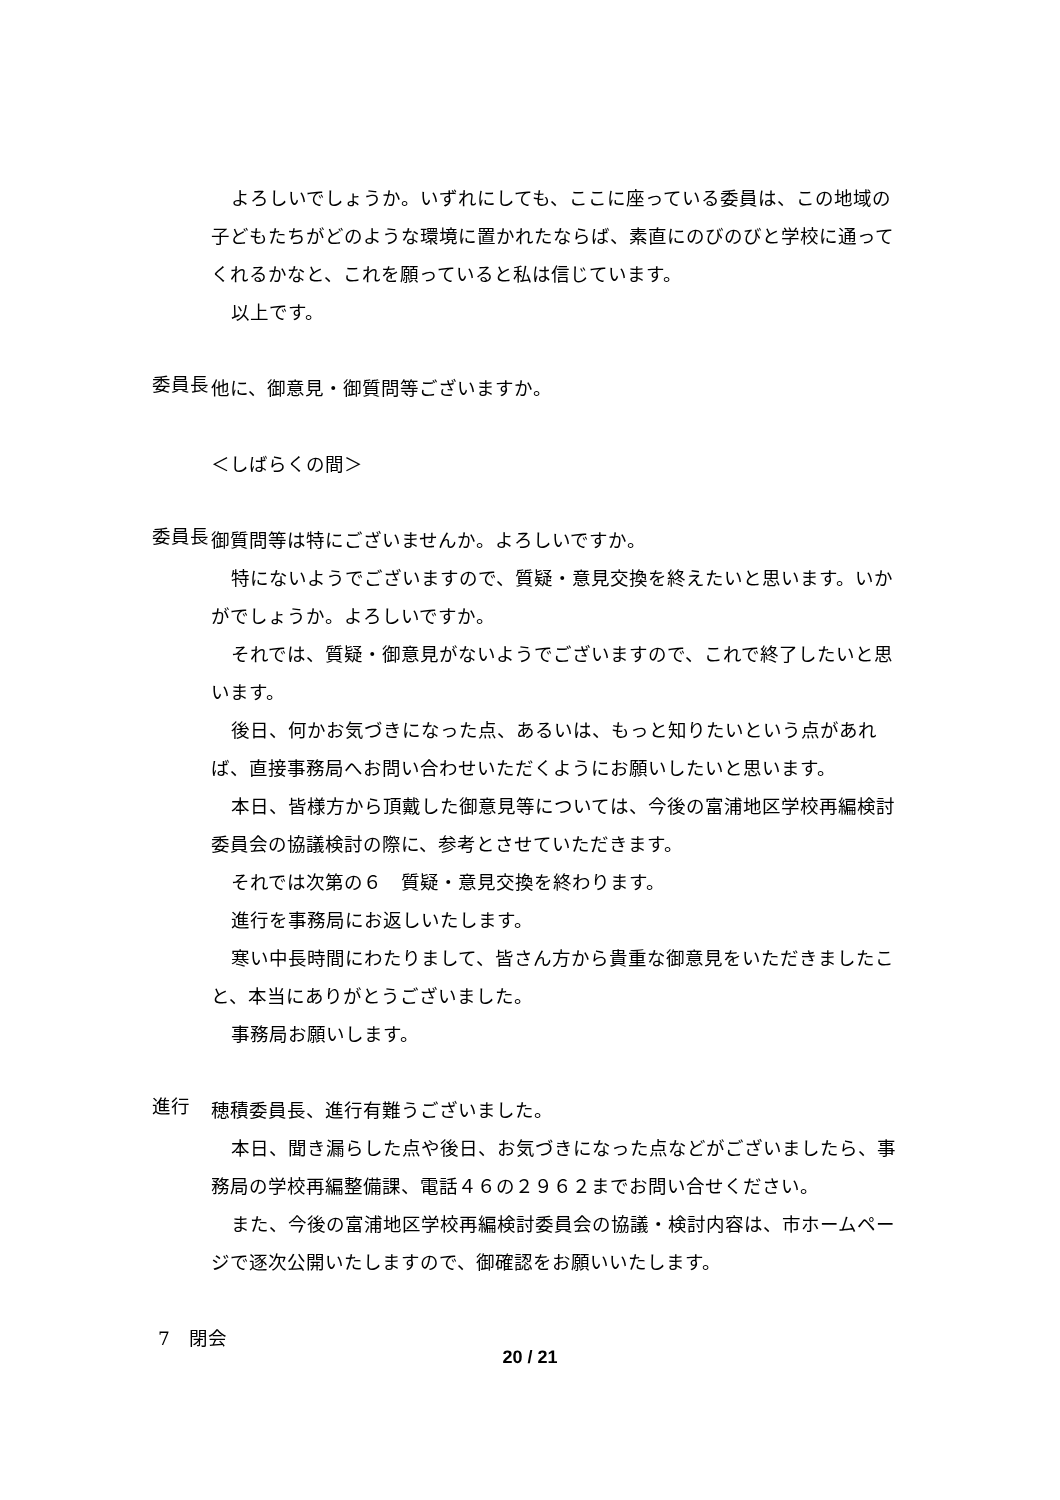よろしいでしょうか。いずれにしても、ここに座っている委員は、この地域の子どもたちがどのような環境に置かれたならば、素直にのびのびと学校に通ってくれるかなと、これを願っていると私は信じています。
以上です。
委員長
他に、御意見・御質問等ございますか。
＜しばらくの間＞
委員長
御質問等は特にございませんか。よろしいですか。
特にないようでございますので、質疑・意見交換を終えたいと思います。いかがでしょうか。よろしいですか。
それでは、質疑・御意見がないようでございますので、これで終了したいと思います。
後日、何かお気づきになった点、あるいは、もっと知りたいという点があれば、直接事務局へお問い合わせいただくようにお願いしたいと思います。
本日、皆様方から頂戴した御意見等については、今後の富浦地区学校再編検討委員会の協議検討の際に、参考とさせていただきます。
それでは次第の６　質疑・意見交換を終わります。
進行を事務局にお返しいたします。
寒い中長時間にわたりまして、皆さん方から貴重な御意見をいただきましたこと、本当にありがとうございました。
事務局お願いします。
進行
穂積委員長、進行有難うございました。
本日、聞き漏らした点や後日、お気づきになった点などがございましたら、事務局の学校再編整備課、電話４６の２９６２までお問い合せください。
また、今後の富浦地区学校再編検討委員会の協議・検討内容は、市ホームページで逐次公開いたしますので、御確認をお願いいたします。
7　閉会
20 / 21